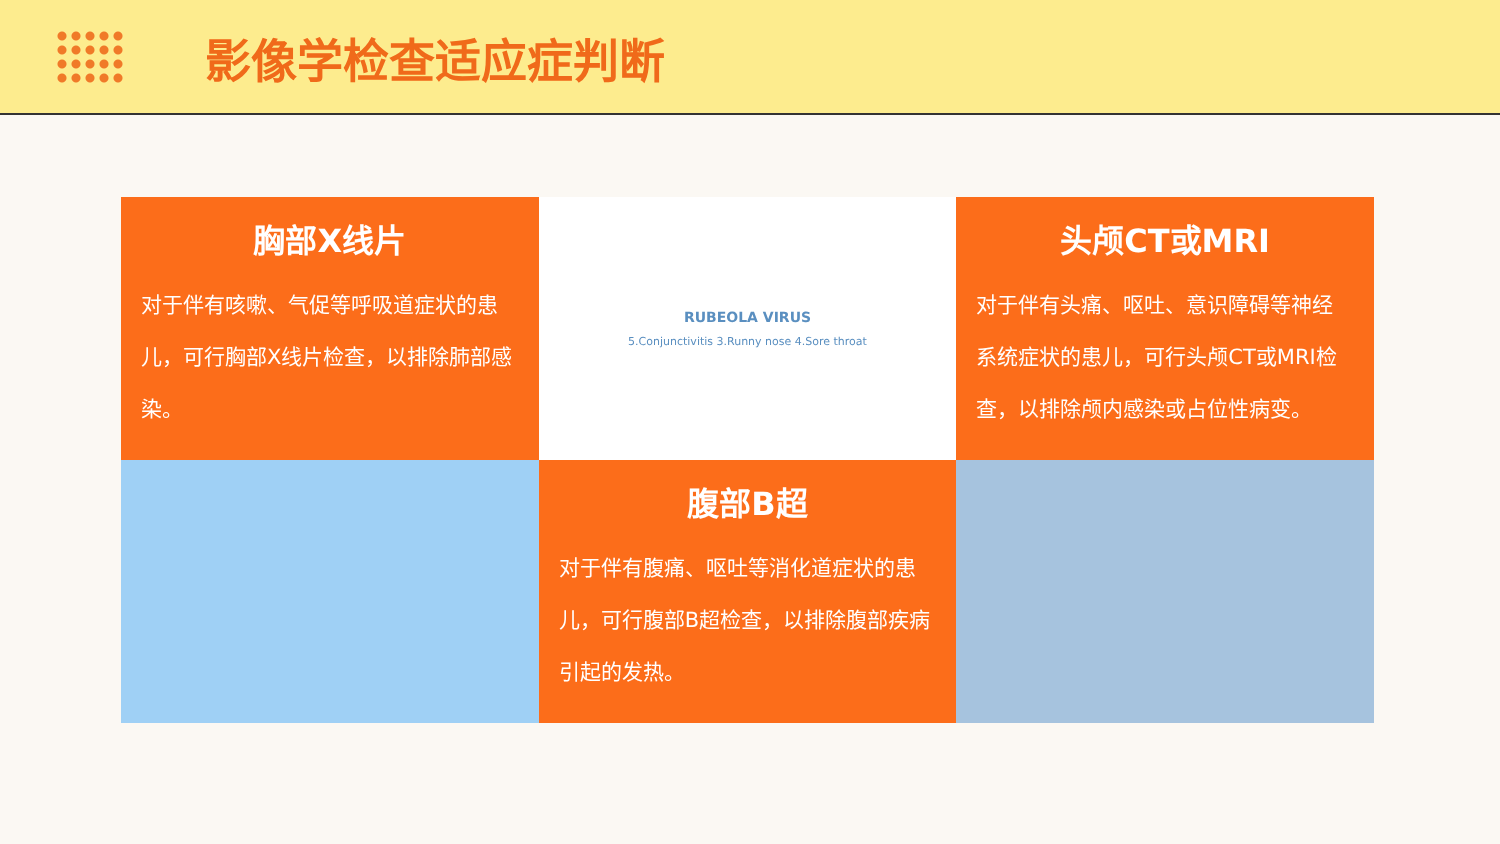影像学检查适应症判断
胸部X线片
对于伴有咳嗽、气促等呼吸道症状的患儿，可行胸部X线片检查，以排除肺部感染。
RUBEOLA VIRUS
5.Conjunctivitis 3.Runny nose 4.Sore throat
头颅CT或MRI
对于伴有头痛、呕吐、意识障碍等神经系统症状的患儿，可行头颅CT或MRI检查，以排除颅内感染或占位性病变。
腹部B超
对于伴有腹痛、呕吐等消化道症状的患儿，可行腹部B超检查，以排除腹部疾病引起的发热。